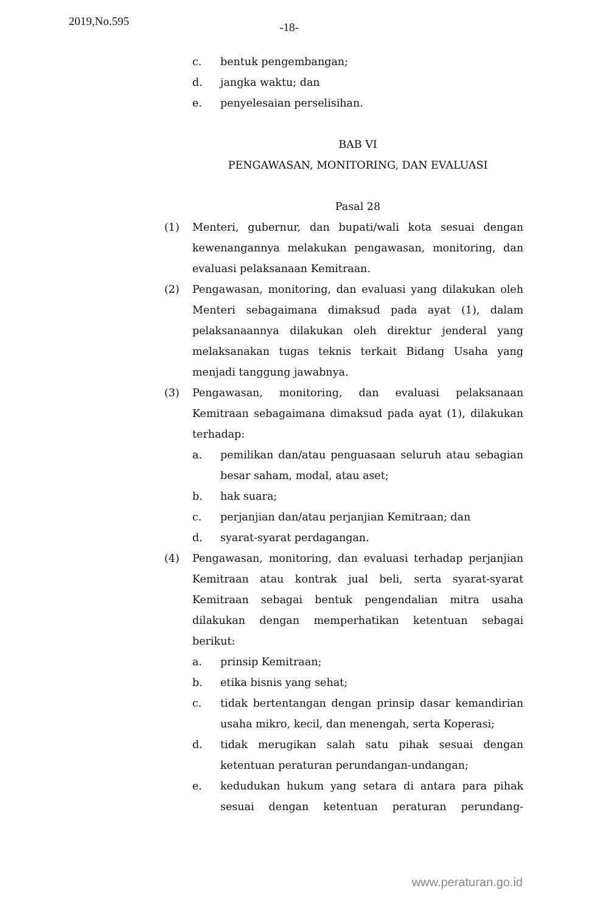2019,No.595
-18-
c. bentuk pengembangan;
d. jangka waktu; dan
e. penyelesaian perselisihan.
BAB VI
PENGAWASAN, MONITORING, DAN EVALUASI
Pasal 28
(1) Menteri, gubernur, dan bupati/wali kota sesuai dengan kewenangannya melakukan pengawasan, monitoring, dan evaluasi pelaksanaan Kemitraan.
(2) Pengawasan, monitoring, dan evaluasi yang dilakukan oleh Menteri sebagaimana dimaksud pada ayat (1), dalam pelaksanaannya dilakukan oleh direktur jenderal yang melaksanakan tugas teknis terkait Bidang Usaha yang menjadi tanggung jawabnya.
(3) Pengawasan, monitoring, dan evaluasi pelaksanaan Kemitraan sebagaimana dimaksud pada ayat (1), dilakukan terhadap:
a. pemilikan dan/atau penguasaan seluruh atau sebagian besar saham, modal, atau aset;
b. hak suara;
c. perjanjian dan/atau perjanjian Kemitraan; dan
d. syarat-syarat perdagangan.
(4) Pengawasan, monitoring, dan evaluasi terhadap perjanjian Kemitraan atau kontrak jual beli, serta syarat-syarat Kemitraan sebagai bentuk pengendalian mitra usaha dilakukan dengan memperhatikan ketentuan sebagai berikut:
a. prinsip Kemitraan;
b. etika bisnis yang sehat;
c. tidak bertentangan dengan prinsip dasar kemandirian usaha mikro, kecil, dan menengah, serta Koperasi;
d. tidak merugikan salah satu pihak sesuai dengan ketentuan peraturan perundangan-undangan;
e. kedudukan hukum yang setara di antara para pihak sesuai dengan ketentuan peraturan perundang-
www.peraturan.go.id